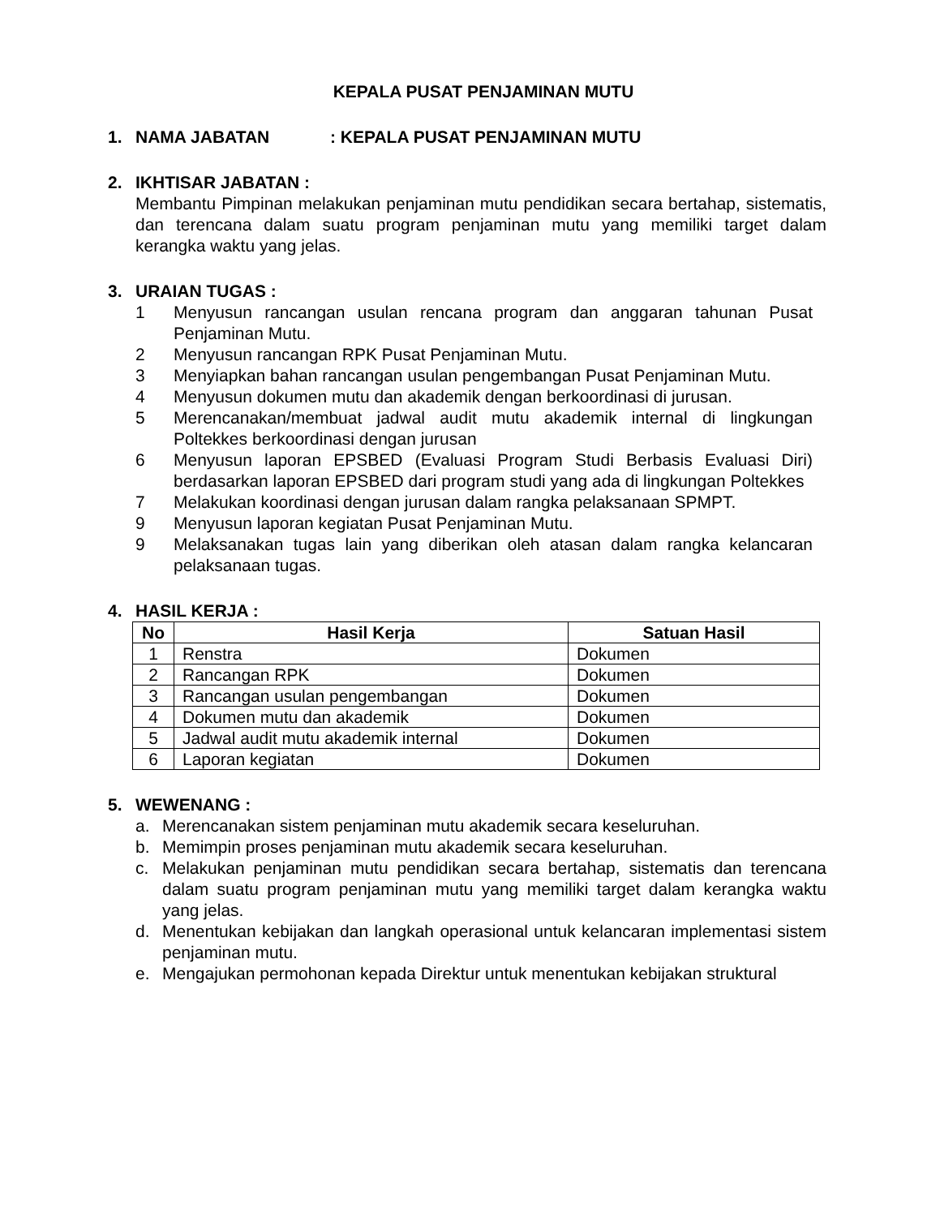KEPALA PUSAT PENJAMINAN MUTU
1. NAMA JABATAN: KEPALA PUSAT PENJAMINAN MUTU
2. IKHTISAR JABATAN :
Membantu Pimpinan melakukan penjaminan mutu pendidikan secara bertahap, sistematis, dan terencana dalam suatu program penjaminan mutu yang memiliki target dalam kerangka waktu yang jelas.
3. URAIAN TUGAS :
1 Menyusun rancangan usulan rencana program dan anggaran tahunan Pusat Penjaminan Mutu.
2 Menyusun rancangan RPK Pusat Penjaminan Mutu.
3 Menyiapkan bahan rancangan usulan pengembangan Pusat Penjaminan Mutu.
4 Menyusun dokumen mutu dan akademik dengan berkoordinasi di jurusan.
5 Merencanakan/membuat jadwal audit mutu akademik internal di lingkungan Poltekkes berkoordinasi dengan jurusan
6 Menyusun laporan EPSBED (Evaluasi Program Studi Berbasis Evaluasi Diri) berdasarkan laporan EPSBED dari program studi yang ada di lingkungan Poltekkes
7 Melakukan koordinasi dengan jurusan dalam rangka pelaksanaan SPMPT.
9 Menyusun laporan kegiatan Pusat Penjaminan Mutu.
9 Melaksanakan tugas lain yang diberikan oleh atasan dalam rangka kelancaran pelaksanaan tugas.
4. HASIL KERJA :
| No | Hasil Kerja | Satuan Hasil |
| --- | --- | --- |
| 1 | Renstra | Dokumen |
| 2 | Rancangan RPK | Dokumen |
| 3 | Rancangan usulan pengembangan | Dokumen |
| 4 | Dokumen mutu dan akademik | Dokumen |
| 5 | Jadwal audit mutu akademik internal | Dokumen |
| 6 | Laporan kegiatan | Dokumen |
5. WEWENANG :
a. Merencanakan sistem penjaminan mutu akademik secara keseluruhan.
b. Memimpin proses penjaminan mutu akademik secara keseluruhan.
c. Melakukan penjaminan mutu pendidikan secara bertahap, sistematis dan terencana dalam suatu program penjaminan mutu yang memiliki target dalam kerangka waktu yang jelas.
d. Menentukan kebijakan dan langkah operasional untuk kelancaran implementasi sistem penjaminan mutu.
e. Mengajukan permohonan kepada Direktur untuk menentukan kebijakan struktural